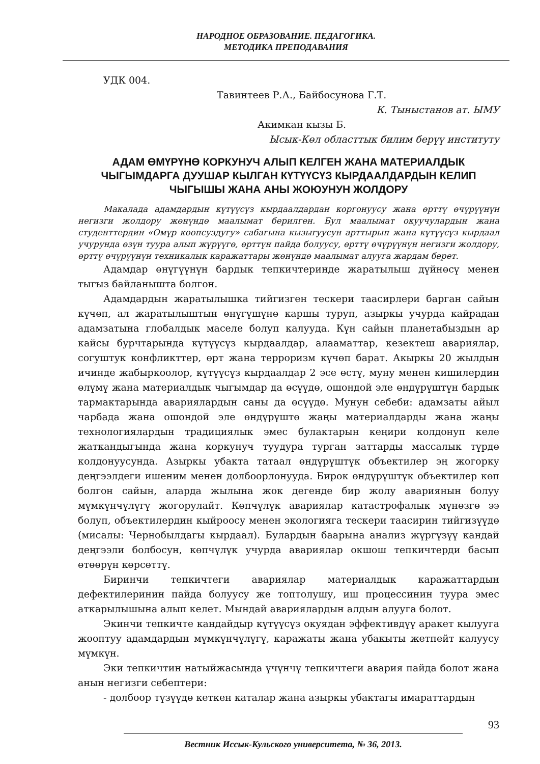НАРОДНОЕ ОБРАЗОВАНИЕ. ПЕДАГОГИКА.
МЕТОДИКА ПРЕПОДАВАНИЯ
УДК 004.
Тавинтеев Р.А., Байбосунова Г.Т.
К. Тыныстанов ат. ЫМУ
Акимкан кызы Б.
Ысык-Көл областтык билим берүү институту
АДАМ ӨМҮРҮНӨ КОРКУНУЧ АЛЫП КЕЛГЕН ЖАНА МАТЕРИАЛДЫК ЧЫГЫМДАРГА ДУУШАР КЫЛГАН КҮТҮҮСҮЗ КЫРДААЛДАРДЫН КЕЛИП ЧЫГЫШЫ ЖАНА АНЫ ЖОЮУНУН ЖОЛДОРУ
Макалада адамдардын күтүүсүз кырдаалдардан коргонуусу жана өрттү өчүрүүнүн негизги жолдору жөнүндө маалымат берилген. Бул маалымат окуучулардын жана студенттердин «Өмүр коопсуздугу» сабагына кызыгуусун арттырып жана күтүүсүз кырдаал учурунда өзүн туура алып жүрүүгө, өрттүн пайда болуусу, өрттү өчүрүүнүн негизги жолдору, өрттү өчүрүүнүн техникалык каражаттары жөнүндө маалымат алууга жардам берет.
Адамдар өнүгүүнүн бардык тепкичтеринде жаратылыш дүйнөсү менен тыгыз байланышта болгон.
Адамдардын жаратылышка тийгизген тескери таасирлери барган сайын күчөп, ал жаратылыштын өнүгүшүнө каршы туруп, азыркы учурда кайрадан адамзатына глобалдык маселе болуп калууда. Күн сайын планетабыздын ар кайсы бурчтарында күтүүсүз кырдаалдар, алааматтар, кезектеш авариялар, согуштук конфликттер, өрт жана терроризм күчөп барат. Акыркы 20 жылдын ичинде жабыркоолор, күтүүсүз кырдаалдар 2 эсе өстү, муну менен кишилердин өлүмү жана материалдык чыгымдар да өсүүдө, ошондой эле өндүрүштүн бардык тармактарында авариялардын саны да өсүүдө. Мунун себеби: адамзаты айыл чарбада жана ошондой эле өндүрүштө жаңы материалдарды жана жаңы технологиялардын традициялык эмес булактарын кеңири колдонуп келе жаткандыгында жана коркунуч туудура турган заттарды массалык түрдө колдонуусунда. Азыркы убакта татаал өндүрүштүк объектилер эң жогорку деңгээлдеги ишеним менен долбоорлонууда. Бирок өндүрүштүк объектилер көп болгон сайын, аларда жылына жок дегенде бир жолу авариянын болуу мүмкүнчүлүгү жогорулайт. Көпчүлүк авариялар катастрофалык мүнөзгө ээ болуп, объектилердин кыйроосу менен экологияга тескери таасирин тийгизүүдө (мисалы: Чернобылдагы кырдаал). Булардын баарына анализ жүргүзүү кандай деңгээли болбосун, көпчүлүк учурда авариялар окшош тепкичтерди басып өтөөрүн көрсөттү.
Биринчи тепкичтеги авариялар материалдык каражаттардын дефектилеринин пайда болуусу же топтолушу, иш процессинин туура эмес аткарылышына алып келет. Мындай авариялардын алдын алууга болот.
Экинчи тепкичте кандайдыр күтүүсүз окуядан эффективдүү аракет кылууга жооптуу адамдардын мүмкүнчүлүгү, каражаты жана убакыты жетпейт калуусу мүмкүн.
Эки тепкичтин натыйжасында үчүнчү тепкичтеги авария пайда болот жана анын негизги себептери:
- долбоор түзүүдө кеткен каталар жана азыркы убактагы имараттардын
Вестник Иссык-Кульского университета, № 36, 2013.
93